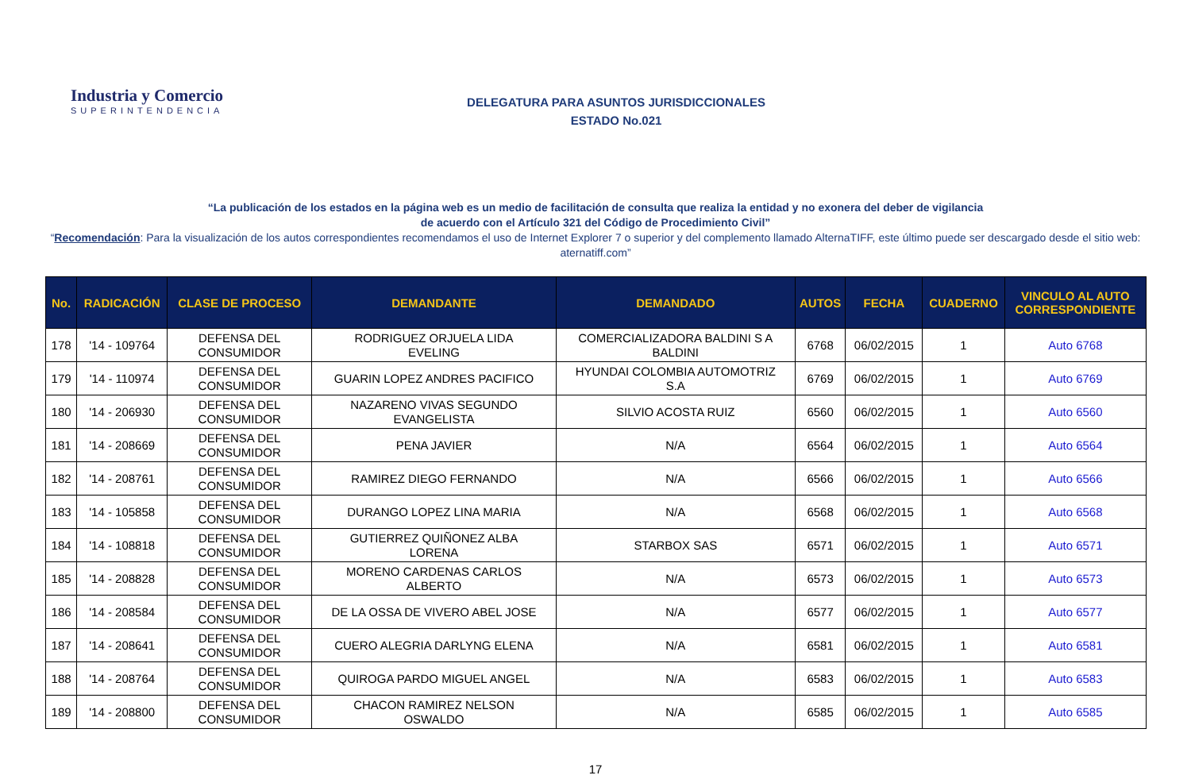Industria y Comercio
SUPERINTENDENCIA
DELEGATURA PARA ASUNTOS JURISDICCIONALES
ESTADO No.021
“La publicación de los estados en la página web es un medio de facilitación de consulta que realiza la entidad y no exonera del deber de vigilancia
de acuerdo con el Artículo 321 del Código de Procedimiento Civil”
“Recomendación: Para la visualización de los autos correspondientes recomendamos el uso de Internet Explorer 7 o superior y del complemento llamado AlternaTIFF, este último puede ser descargado desde el sitio web: aternatiff.com”
| No. | RADICACIÓN | CLASE DE PROCESO | DEMANDANTE | DEMANDADO | AUTOS | FECHA | CUADERNO | VINCULO AL AUTO CORRESPONDIENTE |
| --- | --- | --- | --- | --- | --- | --- | --- | --- |
| 178 | '14 - 109764 | DEFENSA DEL CONSUMIDOR | RODRIGUEZ ORJUELA LIDA EVELING | COMERCIALIZADORA BALDINI S A BALDINI | 6768 | 06/02/2015 | 1 | Auto 6768 |
| 179 | '14 - 110974 | DEFENSA DEL CONSUMIDOR | GUARIN LOPEZ ANDRES PACIFICO | HYUNDAI COLOMBIA AUTOMOTRIZ S.A | 6769 | 06/02/2015 | 1 | Auto 6769 |
| 180 | '14 - 206930 | DEFENSA DEL CONSUMIDOR | NAZARENO VIVAS SEGUNDO EVANGELISTA | SILVIO ACOSTA RUIZ | 6560 | 06/02/2015 | 1 | Auto 6560 |
| 181 | '14 - 208669 | DEFENSA DEL CONSUMIDOR | PENA JAVIER | N/A | 6564 | 06/02/2015 | 1 | Auto 6564 |
| 182 | '14 - 208761 | DEFENSA DEL CONSUMIDOR | RAMIREZ DIEGO FERNANDO | N/A | 6566 | 06/02/2015 | 1 | Auto 6566 |
| 183 | '14 - 105858 | DEFENSA DEL CONSUMIDOR | DURANGO LOPEZ LINA MARIA | N/A | 6568 | 06/02/2015 | 1 | Auto 6568 |
| 184 | '14 - 108818 | DEFENSA DEL CONSUMIDOR | GUTIERREZ QUIÑONEZ ALBA LORENA | STARBOX SAS | 6571 | 06/02/2015 | 1 | Auto 6571 |
| 185 | '14 - 208828 | DEFENSA DEL CONSUMIDOR | MORENO CARDENAS CARLOS ALBERTO | N/A | 6573 | 06/02/2015 | 1 | Auto 6573 |
| 186 | '14 - 208584 | DEFENSA DEL CONSUMIDOR | DE LA OSSA DE VIVERO ABEL JOSE | N/A | 6577 | 06/02/2015 | 1 | Auto 6577 |
| 187 | '14 - 208641 | DEFENSA DEL CONSUMIDOR | CUERO ALEGRIA DARLYNG ELENA | N/A | 6581 | 06/02/2015 | 1 | Auto 6581 |
| 188 | '14 - 208764 | DEFENSA DEL CONSUMIDOR | QUIROGA PARDO MIGUEL ANGEL | N/A | 6583 | 06/02/2015 | 1 | Auto 6583 |
| 189 | '14 - 208800 | DEFENSA DEL CONSUMIDOR | CHACON RAMIREZ NELSON OSWALDO | N/A | 6585 | 06/02/2015 | 1 | Auto 6585 |
17